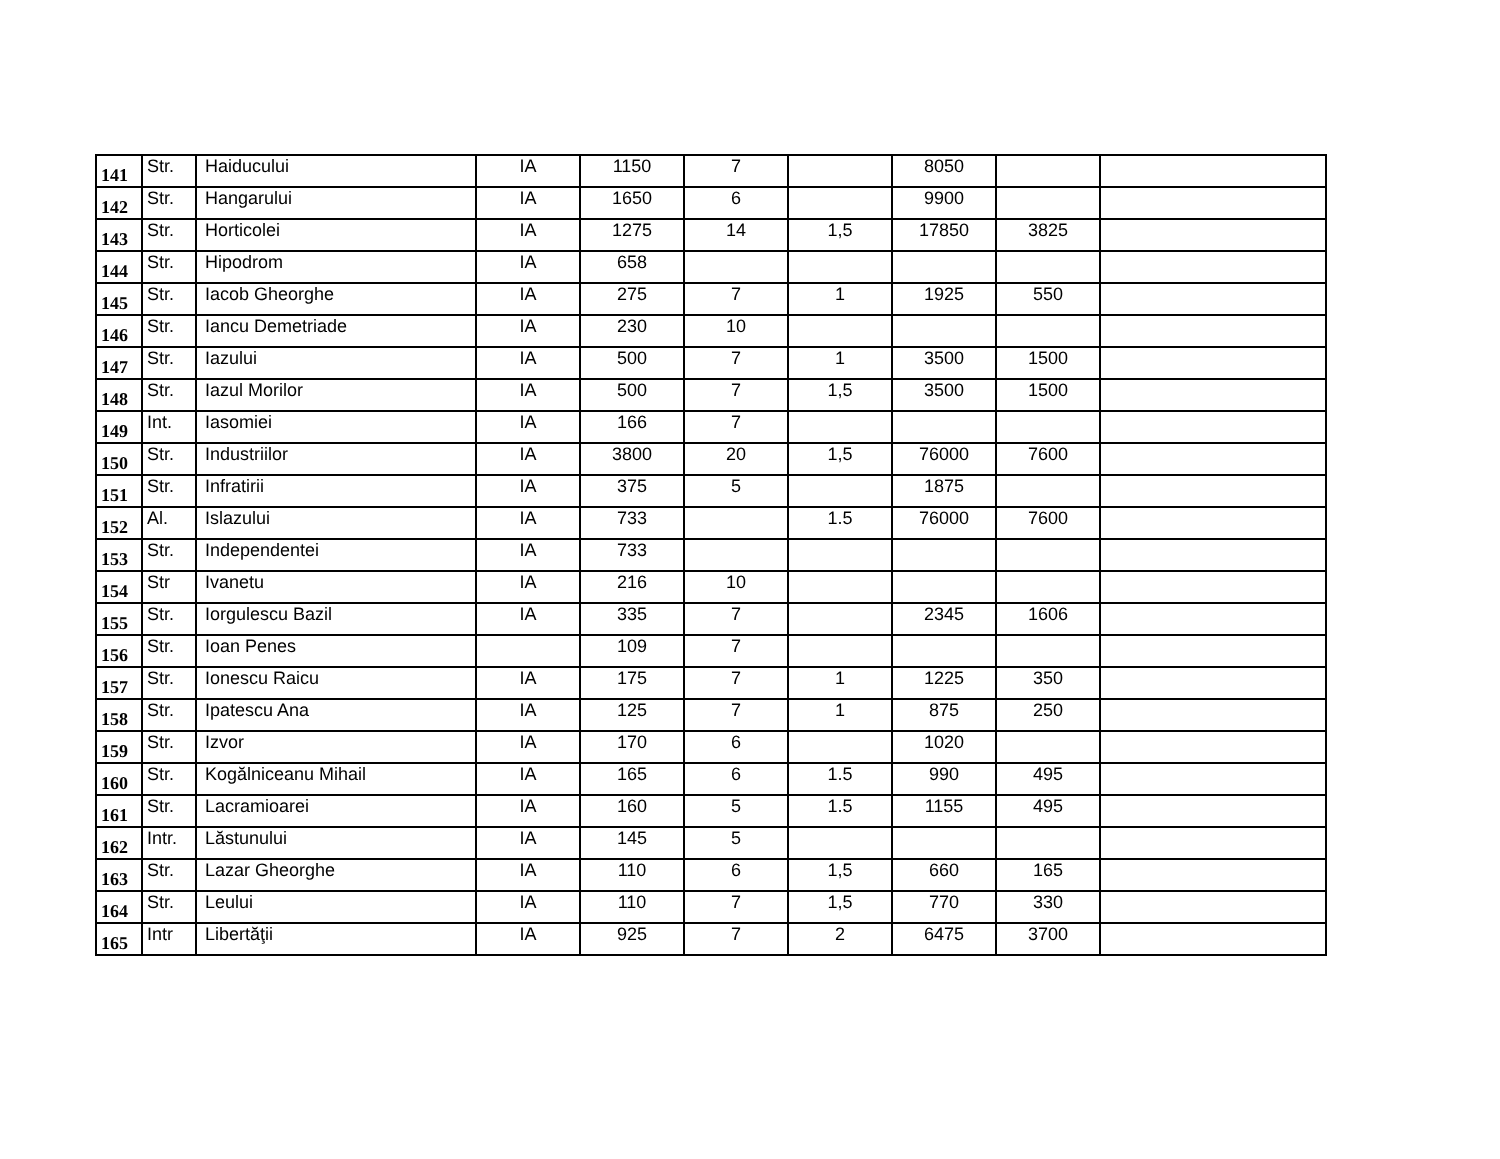| 141 | Str. | Haiducului | IA | 1150 | 7 | | 8050 | | |
| 142 | Str. | Hangarului | IA | 1650 | 6 | | 9900 | | |
| 143 | Str. | Horticolei | IA | 1275 | 14 | 1,5 | 17850 | 3825 | |
| 144 | Str. | Hipodrom | IA | 658 | | | | | |
| 145 | Str. | Iacob Gheorghe | IA | 275 | 7 | 1 | 1925 | 550 | |
| 146 | Str. | Iancu Demetriade | IA | 230 | 10 | | | | |
| 147 | Str. | Iazului | IA | 500 | 7 | 1 | 3500 | 1500 | |
| 148 | Str. | Iazul Morilor | IA | 500 | 7 | 1,5 | 3500 | 1500 | |
| 149 | Int. | Iasomiei | IA | 166 | 7 | | | | |
| 150 | Str. | Industriilor | IA | 3800 | 20 | 1,5 | 76000 | 7600 | |
| 151 | Str. | Infratirii | IA | 375 | 5 | | 1875 | | |
| 152 | Al. | Islazului | IA | 733 | | 1.5 | 76000 | 7600 | |
| 153 | Str. | Independentei | IA | 733 | | | | | |
| 154 | Str | Ivanetu | IA | 216 | 10 | | | | |
| 155 | Str. | Iorgulescu Bazil | IA | 335 | 7 | | 2345 | 1606 | |
| 156 | Str. | Ioan Penes | | 109 | 7 | | | | |
| 157 | Str. | Ionescu Raicu | IA | 175 | 7 | 1 | 1225 | 350 | |
| 158 | Str. | Ipatescu Ana | IA | 125 | 7 | 1 | 875 | 250 | |
| 159 | Str. | Izvor | IA | 170 | 6 | | 1020 | | |
| 160 | Str. | Kogălniceanu Mihail | IA | 165 | 6 | 1.5 | 990 | 495 | |
| 161 | Str. | Lacramioarei | IA | 160 | 5 | 1.5 | 1155 | 495 | |
| 162 | Intr. | Lăstunului | IA | 145 | 5 | | | | |
| 163 | Str. | Lazar Gheorghe | IA | 110 | 6 | 1,5 | 660 | 165 | |
| 164 | Str. | Leului | IA | 110 | 7 | 1,5 | 770 | 330 | |
| 165 | Intr | Libertăţii | IA | 925 | 7 | 2 | 6475 | 3700 | |